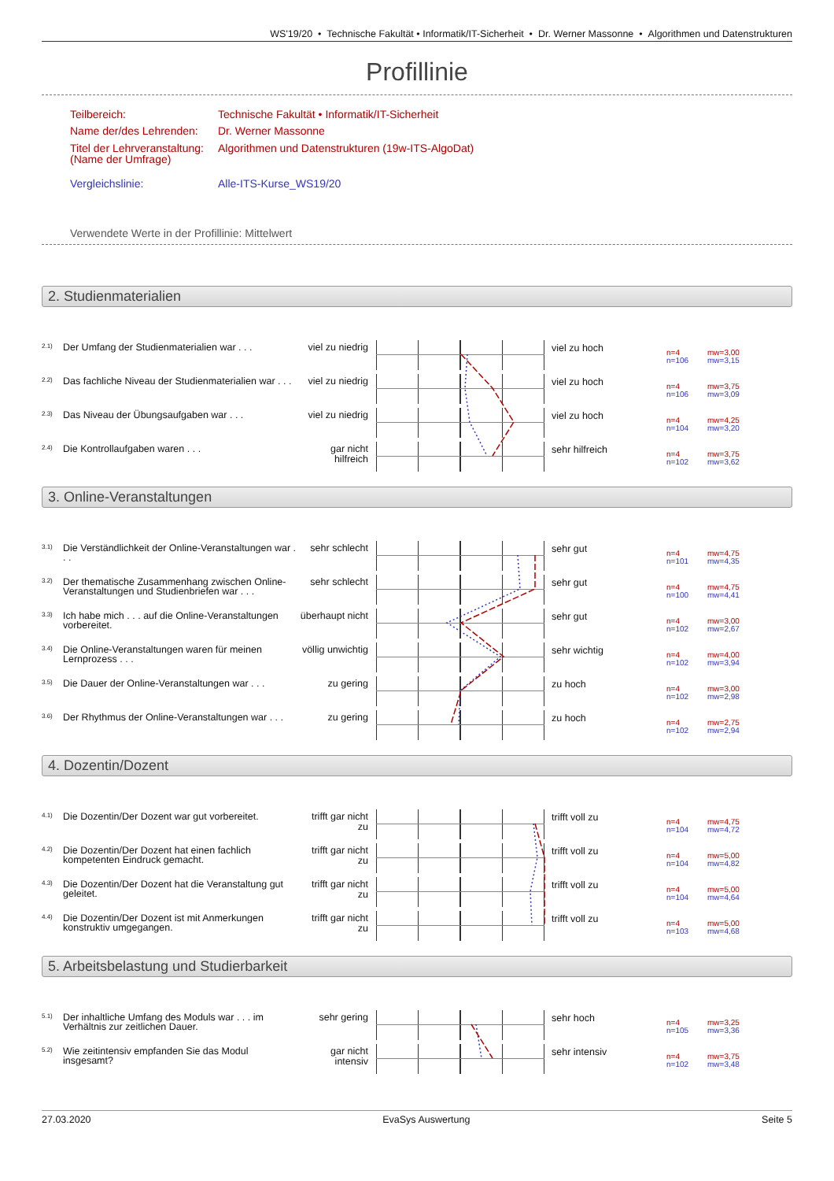WS'19/20 • Technische Fakultät • Informatik/IT-Sicherheit • Dr. Werner Massonne • Algorithmen und Datenstrukturen
Profillinie
Teilbereich: Technische Fakultät • Informatik/IT-Sicherheit
Name der/des Lehrenden: Dr. Werner Massonne
Titel der Lehrveranstaltung:
(Name der Umfrage) Algorithmen und Datenstrukturen (19w-ITS-AlgoDat)
Vergleichslinie: Alle-ITS-Kurse_WS19/20
Verwendete Werte in der Profillinie: Mittelwert
2. Studienmaterialien
2.1)
Der Umfang der Studienmaterialien war . . .
viel zu niedrig
viel zu hoch
n=4
n=106
mw=3,00
mw=3,15
2.2)
Das fachliche Niveau der Studienmaterialien war . . .
viel zu niedrig
viel zu hoch
n=4
n=106
mw=3,75
mw=3,09
2.3)
Das Niveau der Übungsaufgaben war . . .
viel zu niedrig
viel zu hoch
n=4
n=104
mw=4,25
mw=3,20
2.4)
Die Kontrollaufgaben waren . . .
gar nicht
hilfreich
sehr hilfreich
n=4
n=102
mw=3,75
mw=3,62
3. Online-Veranstaltungen
3.1)
Die Verständlichkeit der Online-Veranstaltungen war . . .
sehr schlecht
sehr gut
n=4
n=101
mw=4,75
mw=4,35
3.2)
Der thematische Zusammenhang zwischen Online-Veranstaltungen und Studienbriefen war . . .
sehr schlecht
sehr gut
n=4
n=100
mw=4,75
mw=4,41
3.3)
Ich habe mich . . . auf die Online-Veranstaltungen vorbereitet.
überhaupt nicht
sehr gut
n=4
n=102
mw=3,00
mw=2,67
3.4)
Die Online-Veranstaltungen waren für meinen Lernprozess . . .
völlig unwichtig
sehr wichtig
n=4
n=102
mw=4,00
mw=3,94
3.5)
Die Dauer der Online-Veranstaltungen war . . .
zu gering
zu hoch
n=4
n=102
mw=3,00
mw=2,98
3.6)
Der Rhythmus der Online-Veranstaltungen war . . .
zu gering
zu hoch
n=4
n=102
mw=2,75
mw=2,94
4. Dozentin/Dozent
4.1)
Die Dozentin/Der Dozent war gut vorbereitet.
trifft gar nicht zu
trifft voll zu
n=4
n=104
mw=4,75
mw=4,72
4.2)
Die Dozentin/Der Dozent hat einen fachlich kompetenten Eindruck gemacht.
trifft gar nicht zu
trifft voll zu
n=4
n=104
mw=5,00
mw=4,82
4.3)
Die Dozentin/Der Dozent hat die Veranstaltung gut geleitet.
trifft gar nicht zu
trifft voll zu
n=4
n=104
mw=5,00
mw=4,64
4.4)
Die Dozentin/Der Dozent ist mit Anmerkungen konstruktiv umgegangen.
trifft gar nicht zu
trifft voll zu
n=4
n=103
mw=5,00
mw=4,68
5. Arbeitsbelastung und Studierbarkeit
5.1)
Der inhaltliche Umfang des Moduls war . . . im Verhältnis zur zeitlichen Dauer.
sehr gering
sehr hoch
n=4
n=105
mw=3,25
mw=3,36
5.2)
Wie zeitintensiv empfanden Sie das Modul insgesamt?
gar nicht
intensiv
sehr intensiv
n=4
n=102
mw=3,75
mw=3,48
27.03.2020 EvaSys Auswertung Seite 5